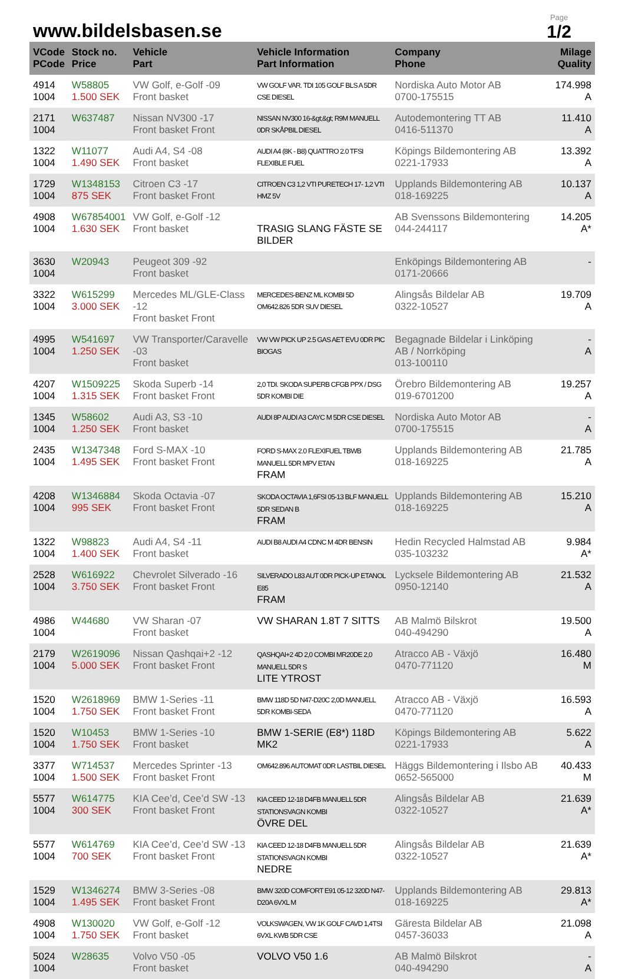www.bildelsbasen.se
Page
1/2
| VCode PCode | Stock no. Price | Vehicle Part | Vehicle Information Part Information | Company Phone | Milage Quality |
| --- | --- | --- | --- | --- | --- |
| 4914 1004 | W58805 1.500 SEK | VW Golf, e-Golf -09 Front basket | VW GOLF VAR. TDI 105 GOLF BLS A 5DR CSE DIESEL | Nordiska Auto Motor AB 0700-175515 | 174.998 A |
| 2171 1004 | W637487 | Nissan NV300 -17 Front basket Front | NISSAN NV300 16-&gt;&gt; R9M MANUELL 0DR SKÅPBIL DIESEL | Autodemontering TT AB 0416-511370 | 11.410 A |
| 1322 1004 | W11077 1.490 SEK | Audi A4, S4 -08 Front basket | AUDI A4 (8K - B8) QUATTRO 2.0 TFSI FLEXIBLE FUEL | Köpings Bildemontering AB 0221-17933 | 13.392 A |
| 1729 1004 | W1348153 875 SEK | Citroen C3 -17 Front basket Front | CITROEN C3 1,2 VTI PURETECH 17- 1,2 VTI HMZ 5V | Upplands Bildemontering AB 018-169225 | 10.137 A |
| 4908 1004 | W67854001 1.630 SEK | VW Golf, e-Golf -12 Front basket | TRASIG SLANG FÄSTE SE BILDER | AB Svenssons Bildemontering 044-244117 | 14.205 A* |
| 3630 1004 | W20943 | Peugeot 309 -92 Front basket | | Enköpings Bildemontering AB 0171-20666 | - |
| 3322 1004 | W615299 3.000 SEK | Mercedes ML/GLE-Class -12 Front basket Front | MERCEDES-BENZ ML KOMBI 5D OM642.826 5DR SUV DIESEL | Alingsås Bildelar AB 0322-10527 | 19.709 A |
| 4995 1004 | W541697 1.250 SEK | VW Transporter/Caravelle -03 Front basket | VW VW PICK UP 2.5 GAS AET EVU 0DR PIC BIOGAS | Begagnade Bildelar i Linköping AB / Norrköping 013-100110 | - A |
| 4207 1004 | W1509225 1.315 SEK | Skoda Superb -14 Front basket Front | 2,0 TDI. SKODA SUPERB CFGB PPX / DSG 5DR KOMBI DIE | Örebro Bildemontering AB 019-6701200 | 19.257 A |
| 1345 1004 | W58602 1.250 SEK | Audi A3, S3 -10 Front basket | AUDI 8P AUDI A3 CAYC M 5DR CSE DIESEL | Nordiska Auto Motor AB 0700-175515 | - A |
| 2435 1004 | W1347348 1.495 SEK | Ford S-MAX -10 Front basket Front | FORD S-MAX 2.0 FLEXIFUEL TBWB MANUELL 5DR MPV ETAN FRAM | Upplands Bildemontering AB 018-169225 | 21.785 A |
| 4208 1004 | W1346884 995 SEK | Skoda Octavia -07 Front basket Front | SKODA OCTAVIA 1,6FSI 05-13 BLF MANUELL 5DR SEDAN B FRAM | Upplands Bildemontering AB 018-169225 | 15.210 A |
| 1322 1004 | W98823 1.400 SEK | Audi A4, S4 -11 Front basket | AUDI B8 AUDI A4 CDNC M 4DR BENSIN | Hedin Recycled Halmstad AB 035-103232 | 9.984 A* |
| 2528 1004 | W616922 3.750 SEK | Chevrolet Silverado -16 Front basket Front | SILVERADO L83 AUT 0DR PICK-UP ETANOL E85 FRAM | Lycksele Bildemontering AB 0950-12140 | 21.532 A |
| 4986 1004 | W44680 | VW Sharan -07 Front basket | VW SHARAN 1.8T 7 SITTS | AB Malmö Bilskrot 040-494290 | 19.500 A |
| 2179 1004 | W2619096 5.000 SEK | Nissan Qashqai+2 -12 Front basket Front | QASHQAI+2 4D 2,0 COMBI MR20DE 2,0 MANUELL 5DR S LITE YTROST | Atracco AB - Växjö 0470-771120 | 16.480 M |
| 1520 1004 | W2618969 1.750 SEK | BMW 1-Series -11 Front basket Front | BMW 118D 5D N47-D20C 2,0D MANUELL 5DR KOMBI-SEDA | Atracco AB - Växjö 0470-771120 | 16.593 A |
| 1520 1004 | W10453 1.750 SEK | BMW 1-Series -10 Front basket | BMW 1-SERIE (E8*) 118D MK2 | Köpings Bildemontering AB 0221-17933 | 5.622 A |
| 3377 1004 | W714537 1.500 SEK | Mercedes Sprinter -13 Front basket Front | OM642.896 AUTOMAT 0DR LASTBIL DIESEL | Häggs Bildemontering i Ilsbo AB 0652-565000 | 40.433 M |
| 5577 1004 | W614775 300 SEK | KIA Cee’d, Cee’d SW -13 Front basket Front | KIA CEED 12-18 D4FB MANUELL 5DR STATIONSVAGN KOMBI ÖVRE DEL | Alingsås Bildelar AB 0322-10527 | 21.639 A* |
| 5577 1004 | W614769 700 SEK | KIA Cee’d, Cee’d SW -13 Front basket Front | KIA CEED 12-18 D4FB MANUELL 5DR STATIONSVAGN KOMBI NEDRE | Alingsås Bildelar AB 0322-10527 | 21.639 A* |
| 1529 1004 | W1346274 1.495 SEK | BMW 3-Series -08 Front basket Front | BMW 320D COMFORT E91 05-12 320D N47-D20A 6VXL M | Upplands Bildemontering AB 018-169225 | 29.813 A* |
| 4908 1004 | W130020 1.750 SEK | VW Golf, e-Golf -12 Front basket | VOLKSWAGEN, VW 1K GOLF CAVD 1,4TSI 6VXL KWB 5DR CSE | Gäresta Bildelar AB 0457-36033 | 21.098 A |
| 5024 1004 | W28635 | Volvo V50 -05 Front basket | VOLVO V50 1.6 | AB Malmö Bilskrot 040-494290 | - A |